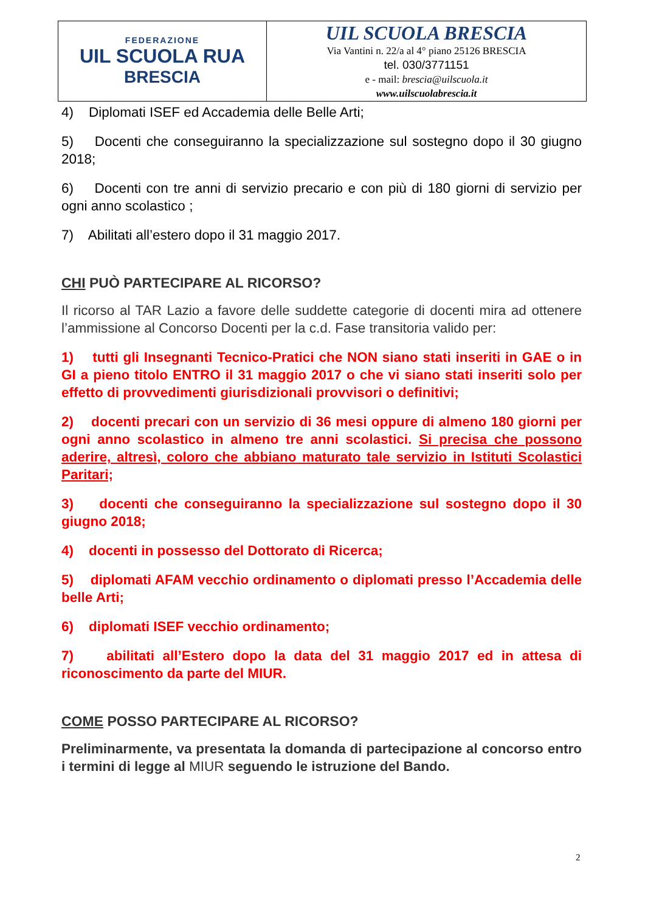| FEDERAZIONE UIL SCUOLA RUA BRESCIA | UIL SCUOLA BRESCIA Via Vantini n. 22/a al 4° piano 25126 BRESCIA tel. 030/3771151 e - mail: brescia@uilscuola.it www.uilscuolabrescia.it |
4) Diplomati ISEF ed Accademia delle Belle Arti;
5) Docenti che conseguiranno la specializzazione sul sostegno dopo il 30 giugno 2018;
6) Docenti con tre anni di servizio precario e con più di 180 giorni di servizio per ogni anno scolastico ;
7) Abilitati all’estero dopo il 31 maggio 2017.
CHI PUÒ PARTECIPARE AL RICORSO?
Il ricorso al TAR Lazio a favore delle suddette categorie di docenti mira ad ottenere l’ammissione al Concorso Docenti per la c.d. Fase transitoria valido per:
1) tutti gli Insegnanti Tecnico-Pratici che NON siano stati inseriti in GAE o in GI a pieno titolo ENTRO il 31 maggio 2017 o che vi siano stati inseriti solo per effetto di provvedimenti giurisdizionali provvisori o definitivi;
2) docenti precari con un servizio di 36 mesi oppure di almeno 180 giorni per ogni anno scolastico in almeno tre anni scolastici. Si precisa che possono aderire, altresì, coloro che abbiano maturato tale servizio in Istituti Scolastici Paritari;
3) docenti che conseguiranno la specializzazione sul sostegno dopo il 30 giugno 2018;
4) docenti in possesso del Dottorato di Ricerca;
5) diplomati AFAM vecchio ordinamento o diplomati presso l’Accademia delle belle Arti;
6) diplomati ISEF vecchio ordinamento;
7) abilitati all’Estero dopo la data del 31 maggio 2017 ed in attesa di riconoscimento da parte del MIUR.
COME POSSO PARTECIPARE AL RICORSO?
Preliminarmente, va presentata la domanda di partecipazione al concorso entro i termini di legge al MIUR seguendo le istruzione del Bando.
2